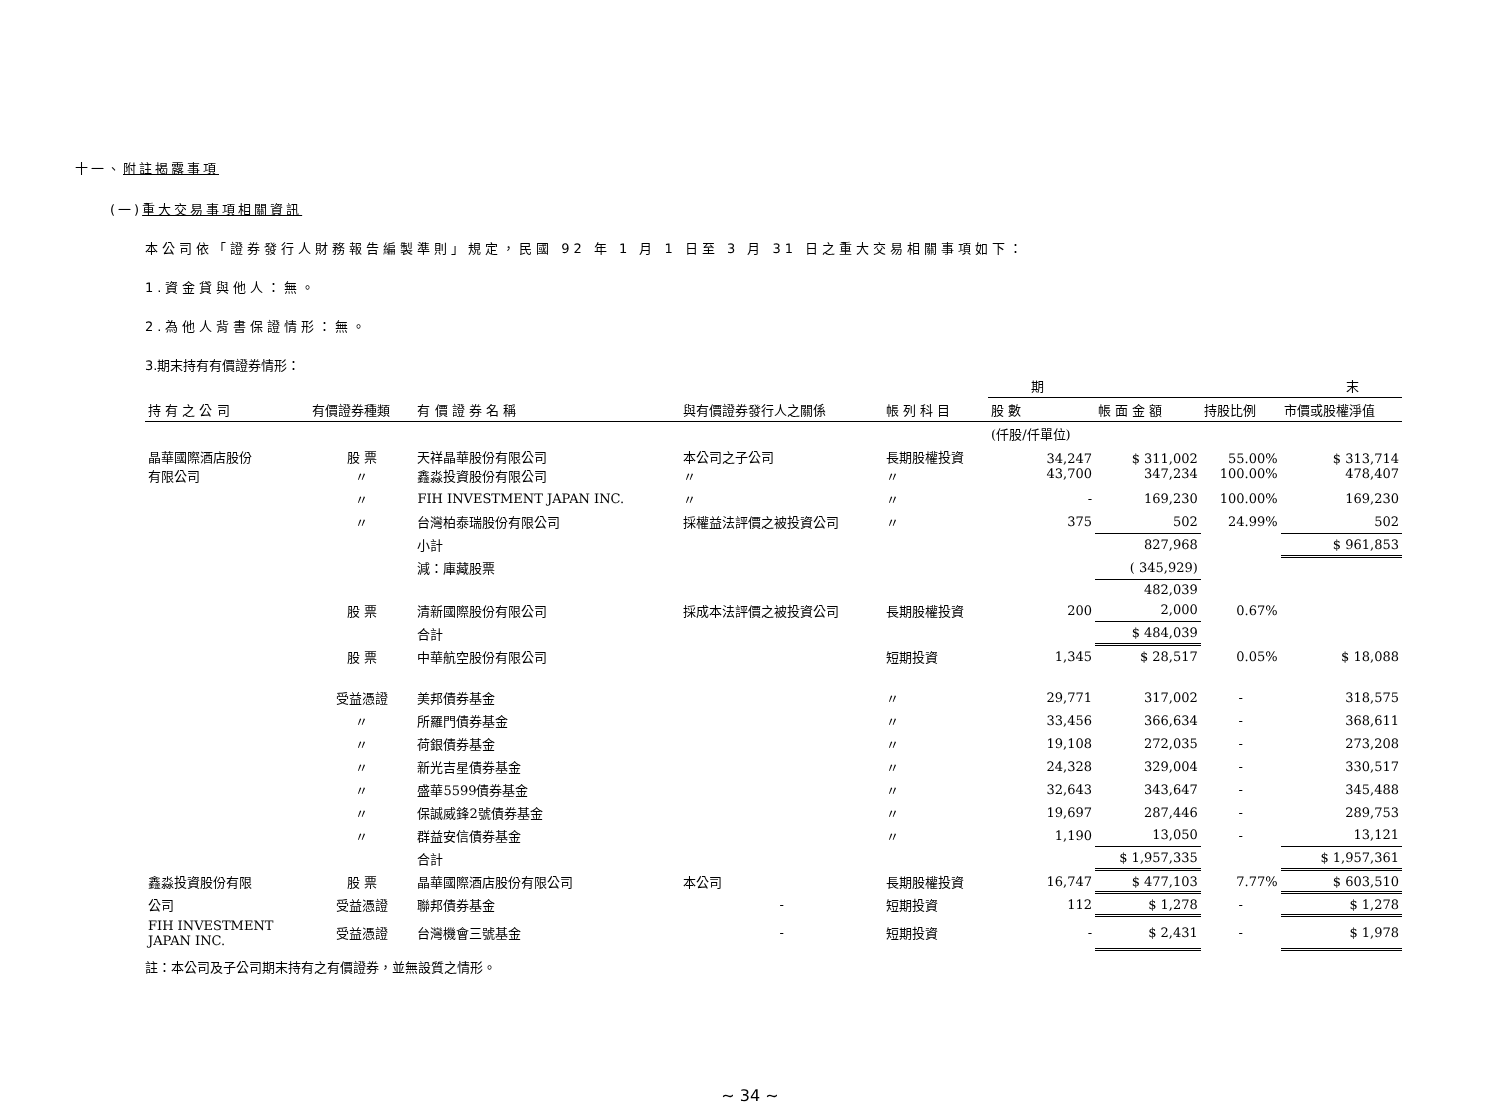十一、附註揭露事項
(一)重大交易事項相關資訊
本公司依「證券發行人財務報告編製準則」規定，民國 92 年 1 月 1 日至 3 月 31 日之重大交易相關事項如下：
1.資金貸與他人：無。
2.為他人背書保證情形：無。
3.期末持有有價證券情形：
| | | | | | 期 末 | | | |
| --- | --- | --- | --- | --- | --- | --- | --- | --- |
| 持 有 之 公 司 | 有價證券種類 | 有 價 證 券 名 稱 | 與有價證券發行人之關係 | 帳 列 科 目 | 股 數 | 帳 面 金 額 | 持股比例 | 市價或股權淨值 |
| | | | | | (仟股/仟單位) | | | |
| 晶華國際酒店股份 有限公司 | 股 票 〃 | 天祥晶華股份有限公司 鑫淼投資股份有限公司 | 本公司之子公司 〃 | 長期股權投資 〃 | 34,247 43,700 | $ 311,002 347,234 | 55.00% 100.00% | $ 313,714 478,407 |
| | 〃 | FIH INVESTMENT JAPAN INC. | 〃 | 〃 | - | 169,230 | 100.00% | 169,230 |
| | 〃 | 台灣柏泰瑞股份有限公司 | 採權益法評價之被投資公司 | 〃 | 375 | 502 | 24.99% | 502 |
| | | 小計 | | | | 827,968 | | $ 961,853 |
| | | 減：庫藏股票 | | | | ( 345,929) | | |
| | | | | | | 482,039 | | |
| | 股 票 | 清新國際股份有限公司 | 採成本法評價之被投資公司 | 長期股權投資 | 200 | 2,000 | 0.67% | |
| | | 合計 | | | | $ 484,039 | | |
| | 股 票 | 中華航空股份有限公司 | | 短期投資 | 1,345 | $ 28,517 | 0.05% | $ 18,088 |
| | 受益憑證 | 美邦債券基金 | | 〃 | 29,771 | 317,002 | - | 318,575 |
| | 〃 | 所羅門債券基金 | | 〃 | 33,456 | 366,634 | - | 368,611 |
| | 〃 | 荷銀債券基金 | | 〃 | 19,108 | 272,035 | - | 273,208 |
| | 〃 | 新光吉星債券基金 | | 〃 | 24,328 | 329,004 | - | 330,517 |
| | 〃 | 盛華5599債券基金 | | 〃 | 32,643 | 343,647 | - | 345,488 |
| | 〃 | 保誠威鋒2號債券基金 | | 〃 | 19,697 | 287,446 | - | 289,753 |
| | 〃 | 群益安信債券基金 | | 〃 | 1,190 | 13,050 | - | 13,121 |
| | | 合計 | | | | $ 1,957,335 | | $ 1,957,361 |
| 鑫淼投資股份有限 | 股 票 | 晶華國際酒店股份有限公司 | 本公司 | 長期股權投資 | 16,747 | $ 477,103 | 7.77% | $ 603,510 |
| 公司 | 受益憑證 | 聯邦債券基金 | - | 短期投資 | 112 | $ 1,278 | - | $ 1,278 |
| FIH INVESTMENT JAPAN INC. | 受益憑證 | 台灣機會三號基金 | - | 短期投資 | - | $ 2,431 | - | $ 1,978 |
註：本公司及子公司期末持有之有價證券，並無設質之情形。
~ 34 ~